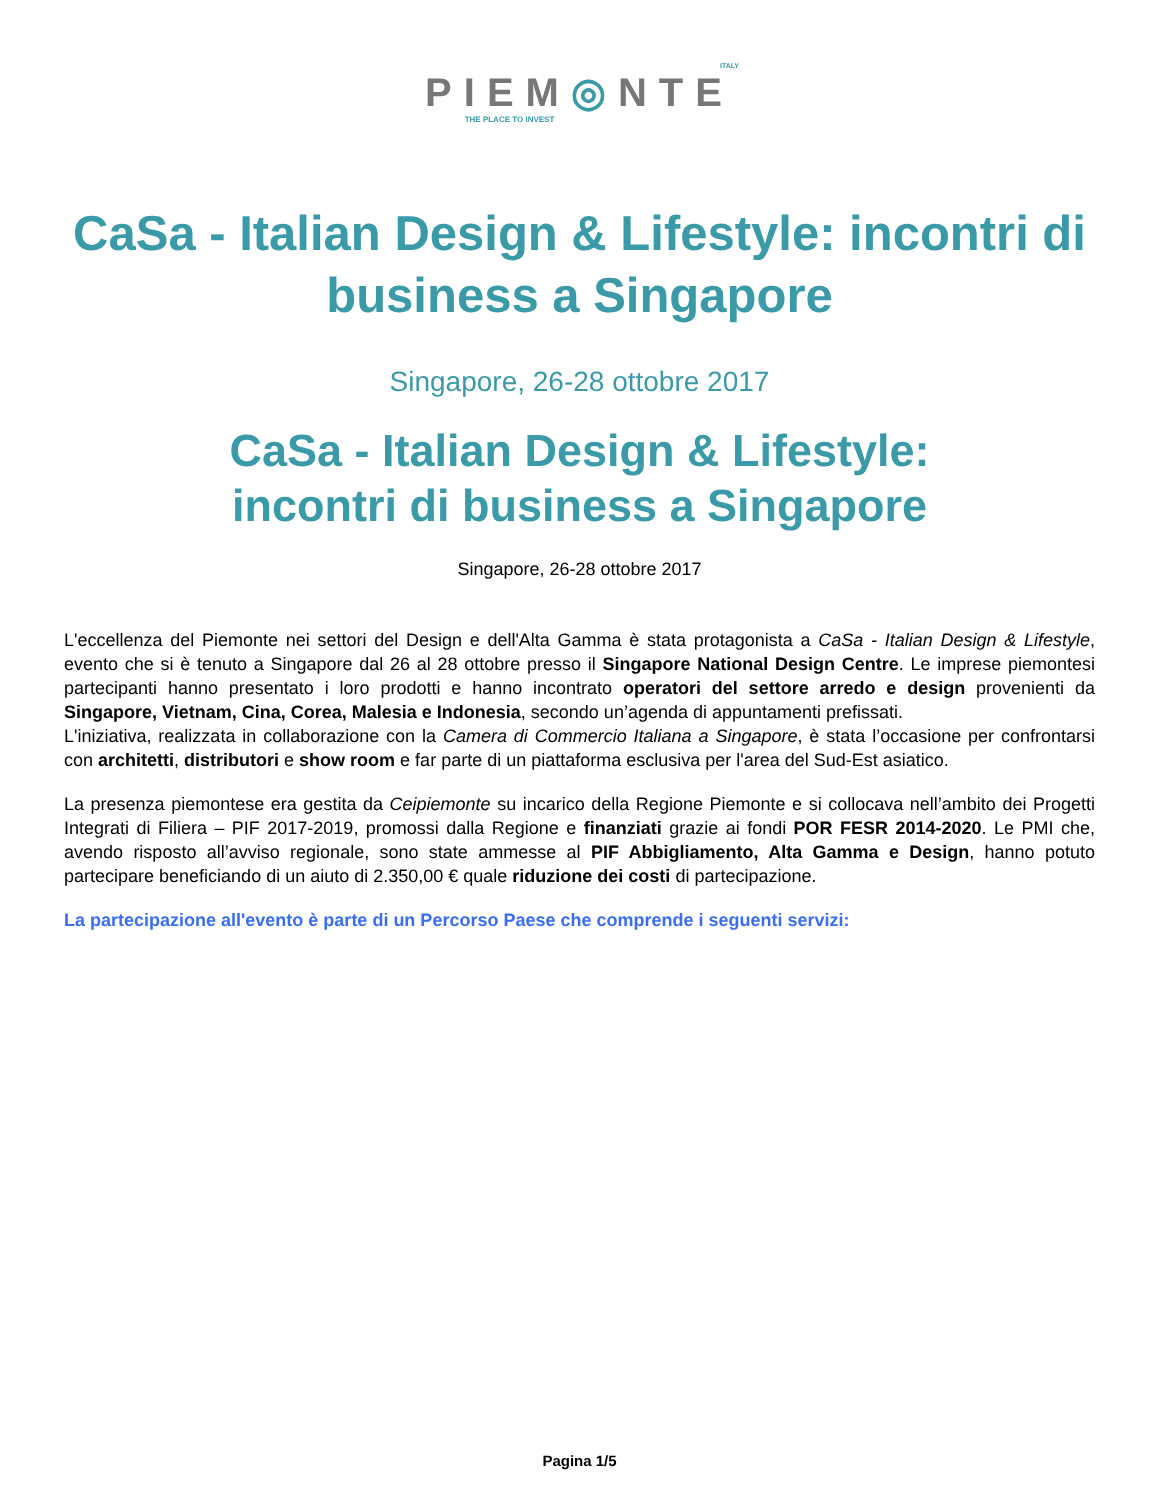ITALY
PIEM◎NTE
THE PLACE TO INVEST
CaSa - Italian Design & Lifestyle: incontri di business a Singapore
Singapore, 26-28 ottobre 2017
CaSa - Italian Design & Lifestyle:
incontri di business a Singapore
Singapore, 26-28 ottobre 2017
L'eccellenza del Piemonte nei settori del Design e dell'Alta Gamma è stata protagonista a CaSa - Italian Design & Lifestyle, evento che si è tenuto a Singapore dal 26 al 28 ottobre presso il Singapore National Design Centre. Le imprese piemontesi partecipanti hanno presentato i loro prodotti e hanno incontrato operatori del settore arredo e design provenienti da Singapore, Vietnam, Cina, Corea, Malesia e Indonesia, secondo un’agenda di appuntamenti prefissati.
L'iniziativa, realizzata in collaborazione con la Camera di Commercio Italiana a Singapore, è stata l’occasione per confrontarsi con architetti, distributori e show room e far parte di un piattaforma esclusiva per l'area del Sud-Est asiatico.
La presenza piemontese era gestita da Ceipiemonte su incarico della Regione Piemonte e si collocava nell’ambito dei Progetti Integrati di Filiera – PIF 2017-2019, promossi dalla Regione e finanziati grazie ai fondi POR FESR 2014-2020. Le PMI che, avendo risposto all’avviso regionale, sono state ammesse al PIF Abbigliamento, Alta Gamma e Design, hanno potuto partecipare beneficiando di un aiuto di 2.350,00 € quale riduzione dei costi di partecipazione.
La partecipazione all'evento è parte di un Percorso Paese che comprende i seguenti servizi:
Pagina 1/5